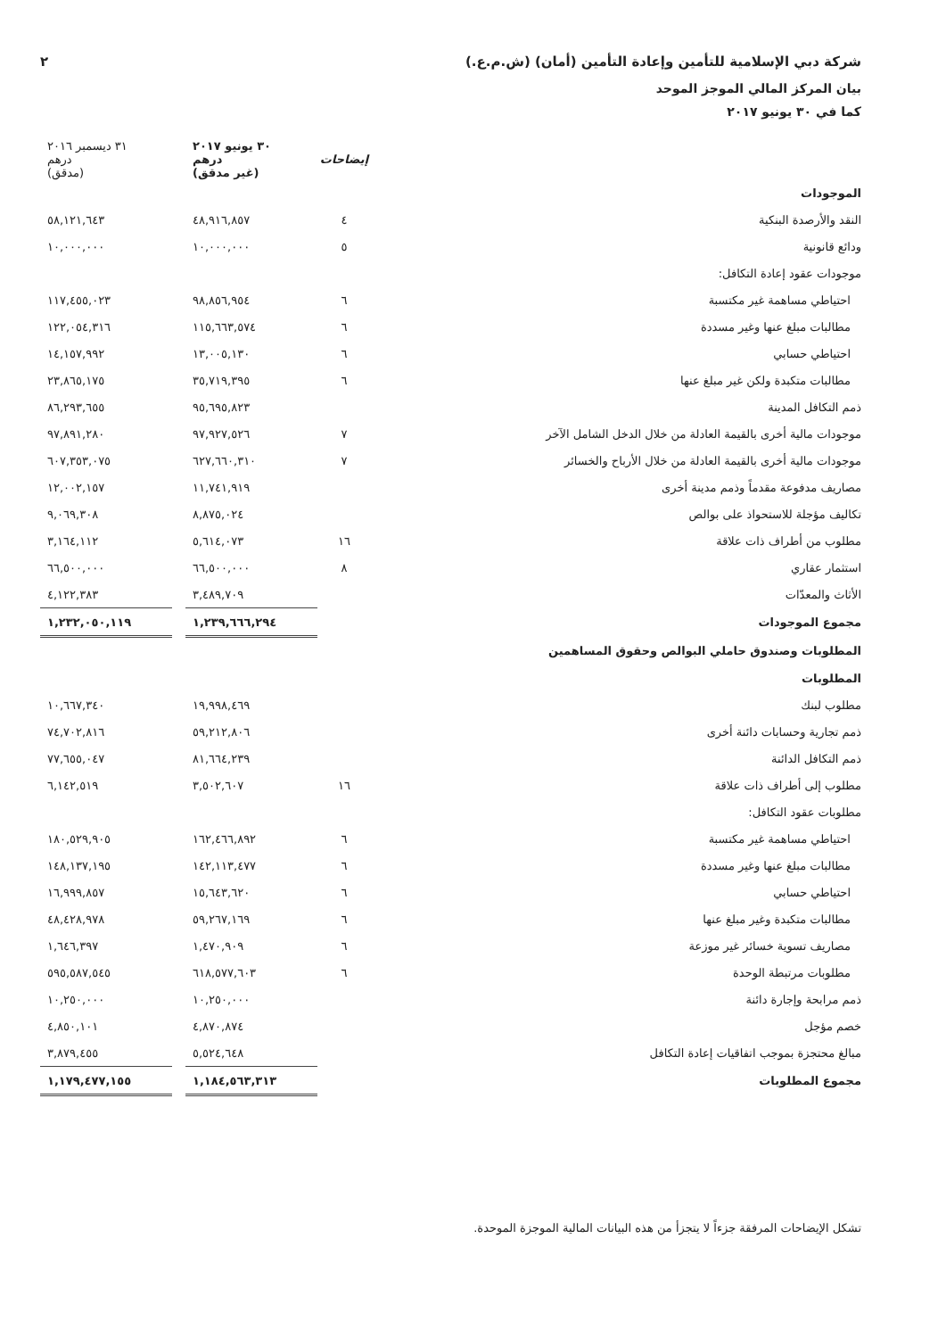شركة دبي الإسلامية للتأمين وإعادة التأمين (أمان) (ش.م.ع.) ٢
بيان المركز المالي الموجز الموحد
كما في ٣٠ يونيو ٢٠١٧
| | إيضاحات | ٣٠ يونيو ٢٠١٧ درهم (غير مدقق) | | ٣١ ديسمبر ٢٠١٦ درهم (مدقق) |
| --- | --- | --- | --- | --- |
| الموجودات | | | | |
| النقد والأرصدة البنكية | ٤ | ٤٨,٩١٦,٨٥٧ | | ٥٨,١٢١,٦٤٣ |
| ودائع قانونية | ٥ | ١٠,٠٠٠,٠٠٠ | | ١٠,٠٠٠,٠٠٠ |
| موجودات عقود إعادة التكافل: | | | | |
| احتياطي مساهمة غير مكتسبة | ٦ | ٩٨,٨٥٦,٩٥٤ | | ١١٧,٤٥٥,٠٢٣ |
| مطالبات مبلغ عنها وغير مسددة | ٦ | ١١٥,٦٦٣,٥٧٤ | | ١٢٢,٠٥٤,٣١٦ |
| احتياطي حسابي | ٦ | ١٣,٠٠٥,١٣٠ | | ١٤,١٥٧,٩٩٢ |
| مطالبات متكبدة ولكن غير مبلغ عنها | ٦ | ٣٥,٧١٩,٣٩٥ | | ٢٣,٨٦٥,١٧٥ |
| ذمم التكافل المدينة | | ٩٥,٦٩٥,٨٢٣ | | ٨٦,٢٩٣,٦٥٥ |
| موجودات مالية أخرى بالقيمة العادلة من خلال الدخل الشامل الآخر | ٧ | ٩٧,٩٢٧,٥٢٦ | | ٩٧,٨٩١,٢٨٠ |
| موجودات مالية أخرى بالقيمة العادلة من خلال الأرباح والخسائر | ٧ | ٦٢٧,٦٦٠,٣١٠ | | ٦٠٧,٣٥٣,٠٧٥ |
| مصاريف مدفوعة مقدماً وذمم مدينة أخرى | | ١١,٧٤١,٩١٩ | | ١٢,٠٠٢,١٥٧ |
| تكاليف مؤجلة للاستحواذ على بوالص | | ٨,٨٧٥,٠٢٤ | | ٩,٠٦٩,٣٠٨ |
| مطلوب من أطراف ذات علاقة | ١٦ | ٥,٦١٤,٠٧٣ | | ٣,١٦٤,١١٢ |
| استثمار عقاري | ٨ | ٦٦,٥٠٠,٠٠٠ | | ٦٦,٥٠٠,٠٠٠ |
| الأثاث والمعدّات | | ٣,٤٨٩,٧٠٩ | | ٤,١٢٢,٣٨٣ |
| مجموع الموجودات | | ١,٢٣٩,٦٦٦,٢٩٤ | | ١,٢٣٢,٠٥٠,١١٩ |
| المطلوبات وصندوق حاملي البوالص وحقوق المساهمين | | | | |
| المطلوبات | | | | |
| مطلوب لبنك | | ١٩,٩٩٨,٤٦٩ | | ١٠,٦٦٧,٣٤٠ |
| ذمم تجارية وحسابات دائنة أخرى | | ٥٩,٢١٢,٨٠٦ | | ٧٤,٧٠٢,٨١٦ |
| ذمم التكافل الدائنة | | ٨١,٦٦٤,٢٣٩ | | ٧٧,٦٥٥,٠٤٧ |
| مطلوب إلى أطراف ذات علاقة | ١٦ | ٣,٥٠٢,٦٠٧ | | ٦,١٤٢,٥١٩ |
| مطلوبات عقود التكافل: | | | | |
| احتياطي مساهمة غير مكتسبة | ٦ | ١٦٢,٤٦٦,٨٩٢ | | ١٨٠,٥٢٩,٩٠٥ |
| مطالبات مبلغ عنها وغير مسددة | ٦ | ١٤٢,١١٣,٤٧٧ | | ١٤٨,١٣٧,١٩٥ |
| احتياطي حسابي | ٦ | ١٥,٦٤٣,٦٢٠ | | ١٦,٩٩٩,٨٥٧ |
| مطالبات متكبدة وغير مبلغ عنها | ٦ | ٥٩,٢٦٧,١٦٩ | | ٤٨,٤٢٨,٩٧٨ |
| مصاريف تسوية خسائر غير موزعة | ٦ | ١,٤٧٠,٩٠٩ | | ١,٦٤٦,٣٩٧ |
| مطلوبات مرتبطة الوحدة | ٦ | ٦١٨,٥٧٧,٦٠٣ | | ٥٩٥,٥٨٧,٥٤٥ |
| ذمم مرابحة وإجارة دائنة | | ١٠,٢٥٠,٠٠٠ | | ١٠,٢٥٠,٠٠٠ |
| خصم مؤجل | | ٤,٨٧٠,٨٧٤ | | ٤,٨٥٠,١٠١ |
| مبالغ محتجزة بموجب اتفاقيات إعادة التكافل | | ٥,٥٢٤,٦٤٨ | | ٣,٨٧٩,٤٥٥ |
| مجموع المطلوبات | | ١,١٨٤,٥٦٣,٣١٣ | | ١,١٧٩,٤٧٧,١٥٥ |
تشكل الإيضاحات المرفقة جزءاً لا يتجزأ من هذه البيانات المالية الموجزة الموحدة.